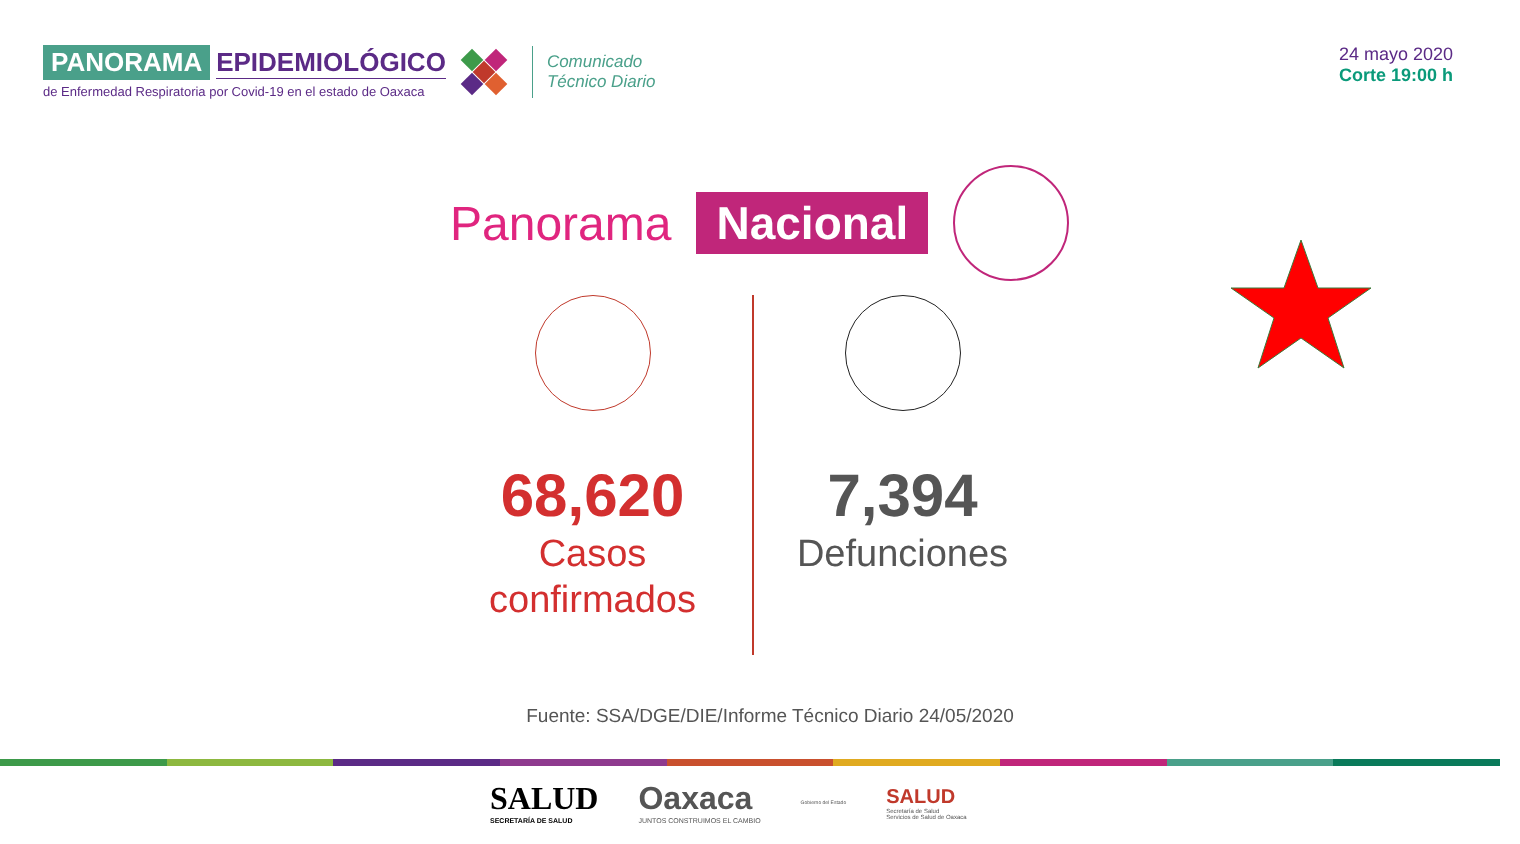PANORAMA EPIDEMIOLÓGICO
de Enfermedad Respiratoria por Covid-19 en el estado de Oaxaca
Comunicado
Técnico Diario
24 mayo 2020
Corte 19:00 h
Panorama Nacional
68,620
Casos
confirmados
7,394
Defunciones
Fuente: SSA/DGE/DIE/Informe Técnico Diario 24/05/2020
SALUD
SECRETARÍA DE SALUD
Oaxaca
JUNTOS CONSTRUIMOS EL CAMBIO
Gobierno del Estado
SALUD
Secretaría de Salud
Servicios de Salud de Oaxaca